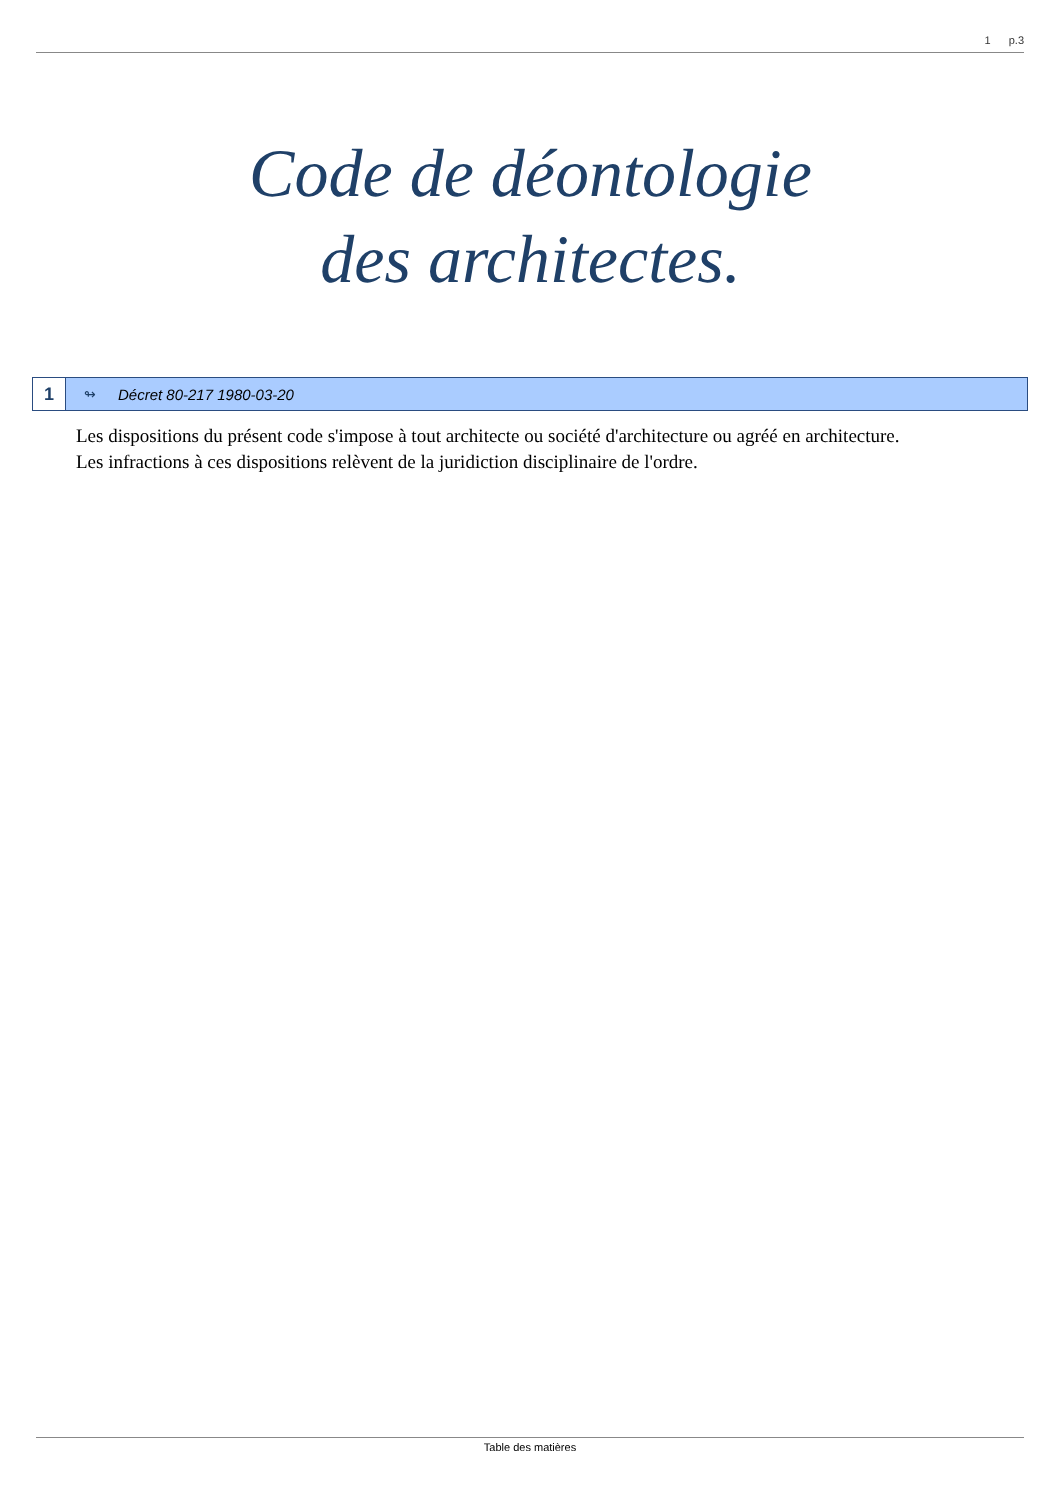1 p.3
Code de déontologie
des architectes.
1
↬ Décret 80-217 1980-03-20
Les dispositions du présent code s'impose à tout architecte ou société d'architecture ou agréé en architecture.
Les infractions à ces dispositions relèvent de la juridiction disciplinaire de l'ordre.
Table des matières